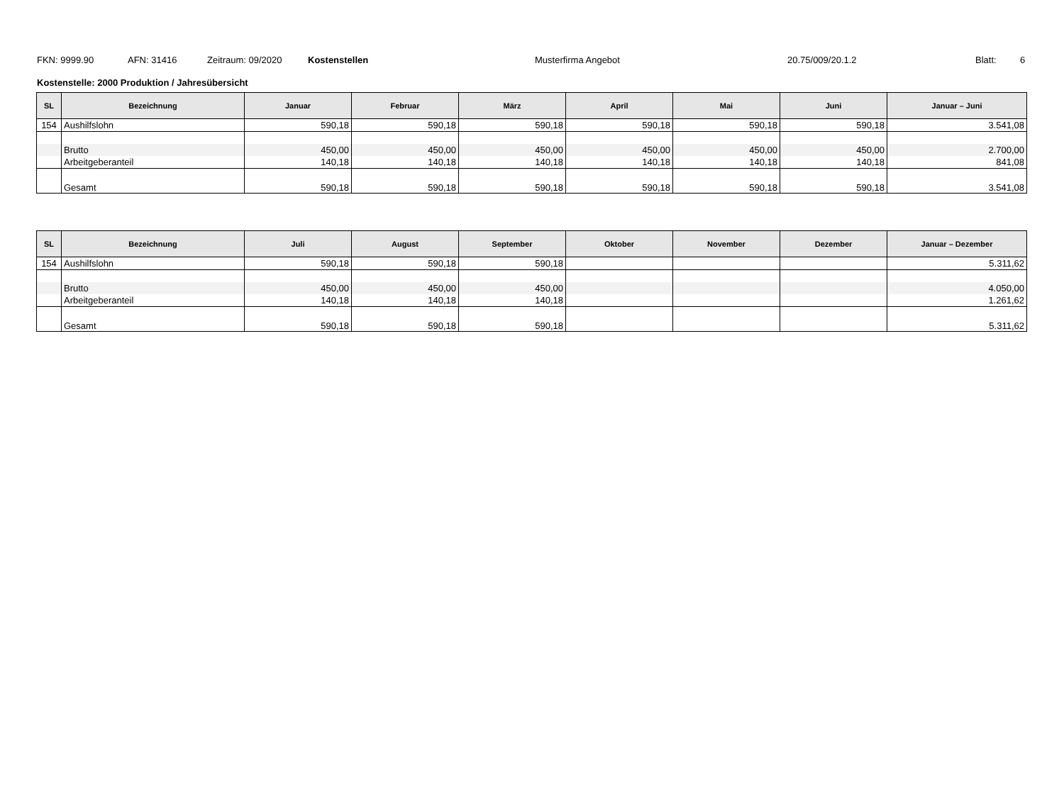FKN: 9999.90 AFN: 31416 Zeitraum: 09/2020 Kostenstellen Musterfirma Angebot 20.75/009/20.1.2 Blatt: 6
Kostenstelle: 2000 Produktion / Jahresübersicht
| SL | Bezeichnung | Januar | Februar | März | April | Mai | Juni | Januar – Juni |
| --- | --- | --- | --- | --- | --- | --- | --- | --- |
| 154 | Aushilfslohn | 590,18 | 590,18 | 590,18 | 590,18 | 590,18 | 590,18 | 3.541,08 |
| | Brutto | 450,00 | 450,00 | 450,00 | 450,00 | 450,00 | 450,00 | 2.700,00 |
| | Arbeitgeberanteil | 140,18 | 140,18 | 140,18 | 140,18 | 140,18 | 140,18 | 841,08 |
| | Gesamt | 590,18 | 590,18 | 590,18 | 590,18 | 590,18 | 590,18 | 3.541,08 |
| SL | Bezeichnung | Juli | August | September | Oktober | November | Dezember | Januar – Dezember |
| --- | --- | --- | --- | --- | --- | --- | --- | --- |
| 154 | Aushilfslohn | 590,18 | 590,18 | 590,18 | | | | 5.311,62 |
| | Brutto | 450,00 | 450,00 | 450,00 | | | | 4.050,00 |
| | Arbeitgeberanteil | 140,18 | 140,18 | 140,18 | | | | 1.261,62 |
| | Gesamt | 590,18 | 590,18 | 590,18 | | | | 5.311,62 |